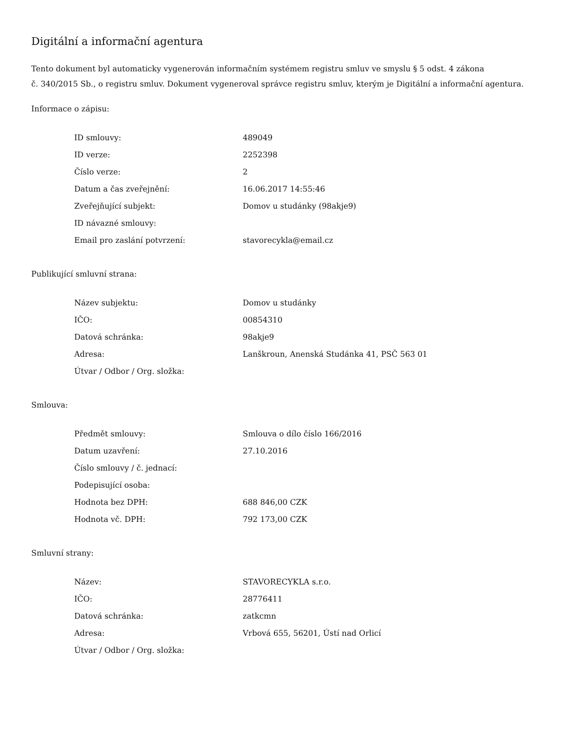Digitální a informační agentura
Tento dokument byl automaticky vygenerován informačním systémem registru smluv ve smyslu § 5 odst. 4 zákona
č. 340/2015 Sb., o registru smluv. Dokument vygeneroval správce registru smluv, kterým je Digitální a informační agentura.
Informace o zápisu:
| ID smlouvy: | 489049 |
| ID verze: | 2252398 |
| Číslo verze: | 2 |
| Datum a čas zveřejnění: | 16.06.2017 14:55:46 |
| Zveřejňující subjekt: | Domov u studánky (98akje9) |
| ID návazné smlouvy: | |
| Email pro zaslání potvrzení: | stavorecykla@email.cz |
Publikující smluvní strana:
| Název subjektu: | Domov u studánky |
| IČO: | 00854310 |
| Datová schránka: | 98akje9 |
| Adresa: | Lanškroun, Anenská Studánka 41, PSČ 563 01 |
| Útvar / Odbor / Org. složka: | |
Smlouva:
| Předmět smlouvy: | Smlouva o dílo číslo 166/2016 |
| Datum uzavření: | 27.10.2016 |
| Číslo smlouvy / č. jednací: | |
| Podepisující osoba: | |
| Hodnota bez DPH: | 688 846,00 CZK |
| Hodnota vč. DPH: | 792 173,00 CZK |
Smluvní strany:
| Název: | STAVORECYKLA s.r.o. |
| IČO: | 28776411 |
| Datová schránka: | zatkcmn |
| Adresa: | Vrbová 655, 56201, Ústí nad Orlicí |
| Útvar / Odbor / Org. složka: | |